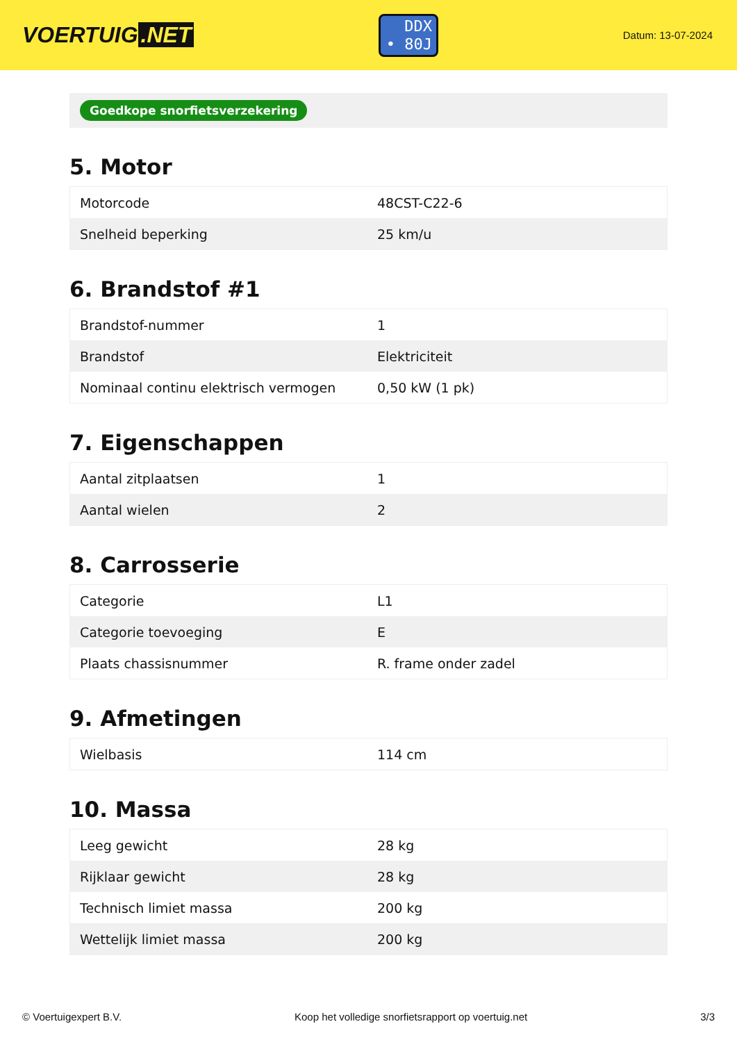VOERTUIG.NET
DDX
• 80J
Datum: 13-07-2024
Goedkope snorfietsverzekering
5. Motor
| Motorcode | 48CST-C22-6 |
| Snelheid beperking | 25 km/u |
6. Brandstof #1
| Brandstof-nummer | 1 |
| Brandstof | Elektriciteit |
| Nominaal continu elektrisch vermogen | 0,50 kW (1 pk) |
7. Eigenschappen
| Aantal zitplaatsen | 1 |
| Aantal wielen | 2 |
8. Carrosserie
| Categorie | L1 |
| Categorie toevoeging | E |
| Plaats chassisnummer | R. frame onder zadel |
9. Afmetingen
| Wielbasis | 114 cm |
10. Massa
| Leeg gewicht | 28 kg |
| Rijklaar gewicht | 28 kg |
| Technisch limiet massa | 200 kg |
| Wettelijk limiet massa | 200 kg |
© Voertuigexpert B.V. Koop het volledige snorfietsrapport op voertuig.net 3/3